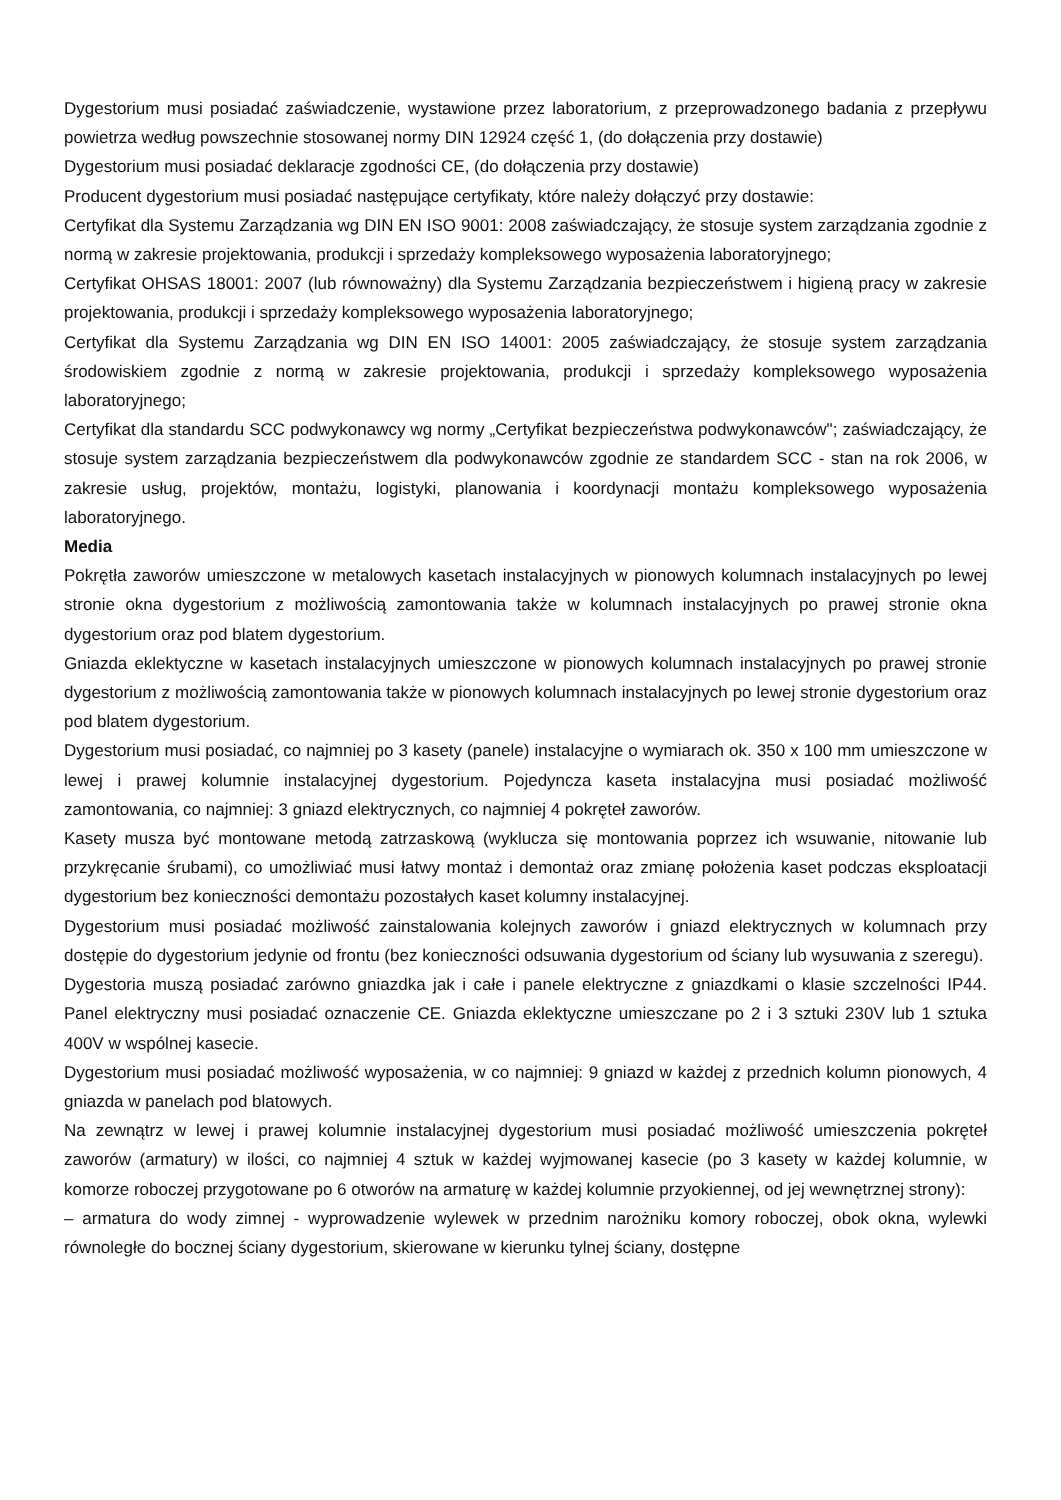Dygestorium musi posiadać zaświadczenie, wystawione przez laboratorium, z przeprowadzonego badania z przepływu powietrza według powszechnie stosowanej normy DIN 12924 część 1, (do dołączenia przy dostawie)
Dygestorium musi posiadać deklaracje zgodności CE, (do dołączenia przy dostawie)
Producent dygestorium musi posiadać następujące certyfikaty, które należy dołączyć przy dostawie:
Certyfikat dla Systemu Zarządzania wg DIN EN ISO 9001: 2008 zaświadczający, że stosuje system zarządzania zgodnie z normą w zakresie projektowania, produkcji i sprzedaży kompleksowego wyposażenia laboratoryjnego;
Certyfikat OHSAS 18001: 2007 (lub równoważny) dla Systemu Zarządzania bezpieczeństwem i higieną pracy w zakresie projektowania, produkcji i sprzedaży kompleksowego wyposażenia laboratoryjnego;
Certyfikat dla Systemu Zarządzania wg DIN EN ISO 14001: 2005 zaświadczający, że stosuje system zarządzania środowiskiem zgodnie z normą w zakresie projektowania, produkcji i sprzedaży kompleksowego wyposażenia laboratoryjnego;
Certyfikat dla standardu SCC podwykonawcy wg normy „Certyfikat bezpieczeństwa podwykonawców"; zaświadczający, że stosuje system zarządzania bezpieczeństwem dla podwykonawców zgodnie ze standardem SCC - stan na rok 2006, w zakresie usług, projektów, montażu, logistyki, planowania i koordynacji montażu kompleksowego wyposażenia laboratoryjnego.
Media
Pokrętła zaworów umieszczone w metalowych kasetach instalacyjnych w pionowych kolumnach instalacyjnych po lewej stronie okna dygestorium z możliwością zamontowania także w kolumnach instalacyjnych po prawej stronie okna dygestorium oraz pod blatem dygestorium.
Gniazda eklektyczne w kasetach instalacyjnych umieszczone w pionowych kolumnach instalacyjnych po prawej stronie dygestorium z możliwością zamontowania także w pionowych kolumnach instalacyjnych po lewej stronie dygestorium oraz pod blatem dygestorium.
Dygestorium musi posiadać, co najmniej po 3 kasety (panele) instalacyjne o wymiarach ok. 350 x 100 mm umieszczone w lewej i prawej kolumnie instalacyjnej dygestorium. Pojedyncza kaseta instalacyjna musi posiadać możliwość zamontowania, co najmniej: 3 gniazd elektrycznych, co najmniej 4 pokręteł zaworów.
Kasety musza być montowane metodą zatrzaskową (wyklucza się montowania poprzez ich wsuwanie, nitowanie lub przykręcanie śrubami), co umożliwiać musi łatwy montaż i demontaż oraz zmianę położenia kaset podczas eksploatacji dygestorium bez konieczności demontażu pozostałych kaset kolumny instalacyjnej.
Dygestorium musi posiadać możliwość zainstalowania kolejnych zaworów i gniazd elektrycznych w kolumnach przy dostępie do dygestorium jedynie od frontu (bez konieczności odsuwania dygestorium od ściany lub wysuwania z szeregu).
Dygestoria muszą posiadać zarówno gniazdka jak i całe i panele elektryczne z gniazdkami o klasie szczelności IP44. Panel elektryczny musi posiadać oznaczenie CE. Gniazda eklektyczne umieszczane po 2 i 3 sztuki 230V lub 1 sztuka 400V w wspólnej kasecie.
Dygestorium musi posiadać możliwość wyposażenia, w co najmniej: 9 gniazd w każdej z przednich kolumn pionowych, 4 gniazda w panelach pod blatowych.
Na zewnątrz w lewej i prawej kolumnie instalacyjnej dygestorium musi posiadać możliwość umieszczenia pokręteł zaworów (armatury) w ilości, co najmniej 4 sztuk w każdej wyjmowanej kasecie (po 3 kasety w każdej kolumnie, w komorze roboczej przygotowane po 6 otworów na armaturę w każdej kolumnie przyokiennej, od jej wewnętrznej strony):
– armatura do wody zimnej - wyprowadzenie wylewek w przednim narożniku komory roboczej, obok okna, wylewki równoległe do bocznej ściany dygestorium, skierowane w kierunku tylnej ściany, dostępne